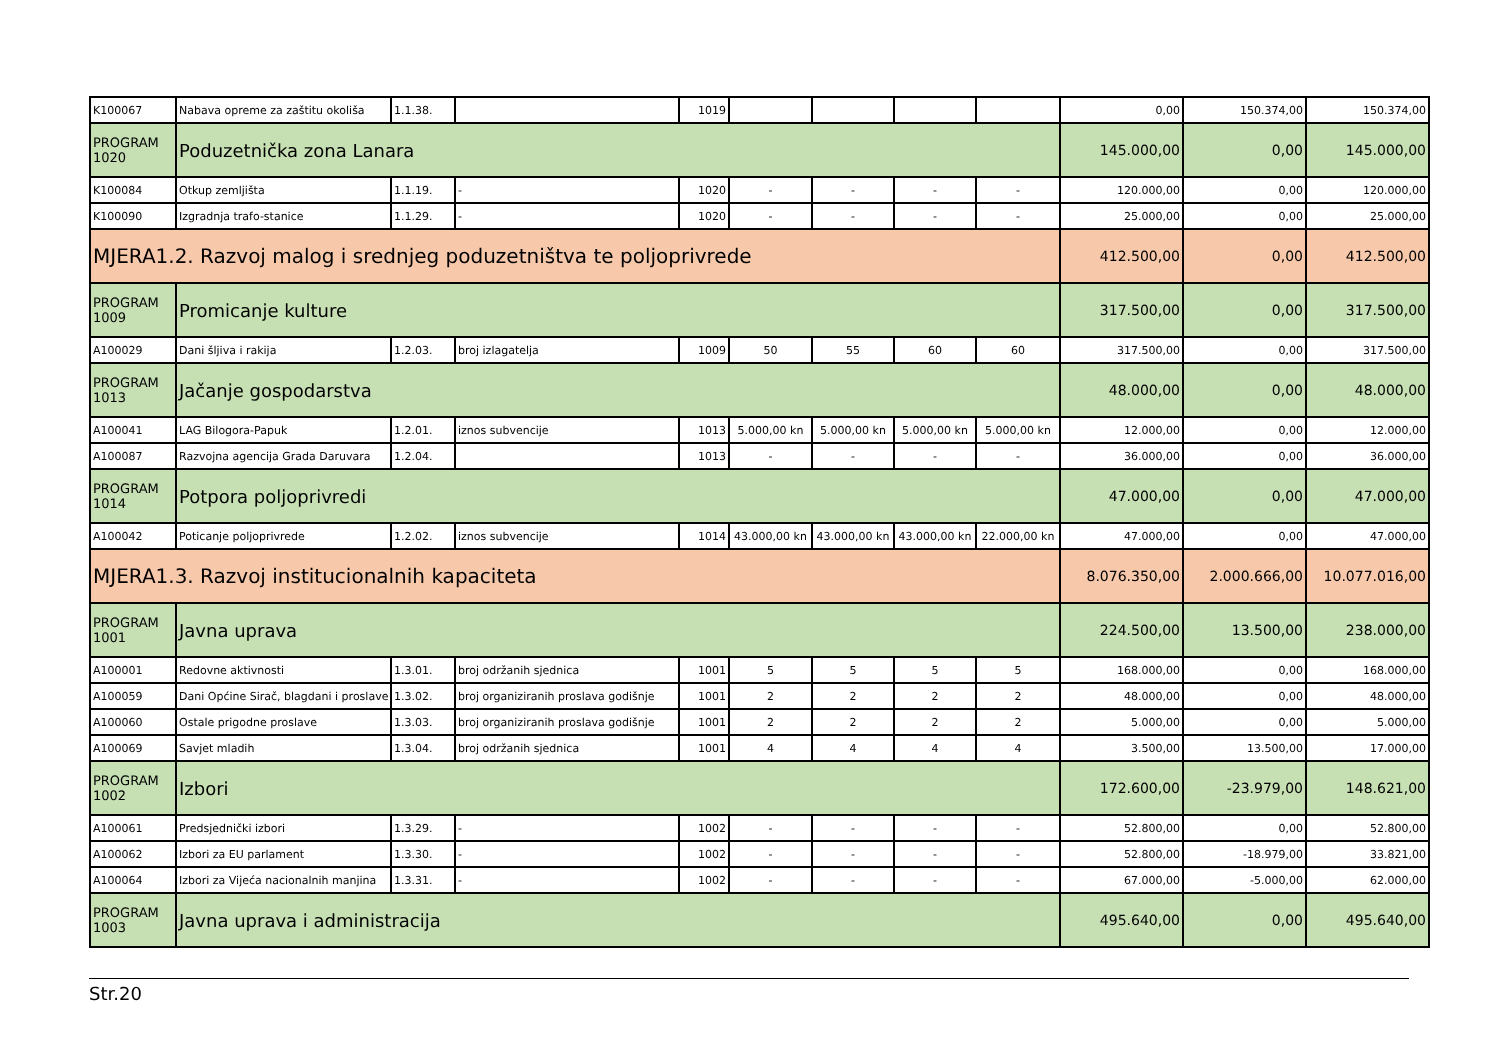| K100067 | Nabava opreme za zaštitu okoliša | 1.1.38. | | 1019 | | | | | 0,00 | 150.374,00 | 150.374,00 |
| PROGRAM 1020 | Poduzetnička zona Lanara | | | | | | | | 145.000,00 | 0,00 | 145.000,00 |
| K100084 | Otkup zemljišta | 1.1.19. | - | 1020 | - | - | - | - | 120.000,00 | 0,00 | 120.000,00 |
| K100090 | Izgradnja trafo-stanice | 1.1.29. | - | 1020 | - | - | - | - | 25.000,00 | 0,00 | 25.000,00 |
| MJERA1.2. Razvoj malog i srednjeg poduzetništva te poljoprivrede | | | | | | | | | 412.500,00 | 0,00 | 412.500,00 |
| PROGRAM 1009 | Promicanje kulture | | | | | | | | 317.500,00 | 0,00 | 317.500,00 |
| A100029 | Dani šljiva i rakija | 1.2.03. | broj izlagatelja | 1009 | 50 | 55 | 60 | 60 | 317.500,00 | 0,00 | 317.500,00 |
| PROGRAM 1013 | Jačanje gospodarstva | | | | | | | | 48.000,00 | 0,00 | 48.000,00 |
| A100041 | LAG Bilogora-Papuk | 1.2.01. | iznos subvencije | 1013 | 5.000,00 kn | 5.000,00 kn | 5.000,00 kn | 5.000,00 kn | 12.000,00 | 0,00 | 12.000,00 |
| A100087 | Razvojna agencija Grada Daruvara | 1.2.04. | | 1013 | - | - | - | - | 36.000,00 | 0,00 | 36.000,00 |
| PROGRAM 1014 | Potpora poljoprivredi | | | | | | | | 47.000,00 | 0,00 | 47.000,00 |
| A100042 | Poticanje poljoprivrede | 1.2.02. | iznos subvencije | 1014 | 43.000,00 kn | 43.000,00 kn | 43.000,00 kn | 22.000,00 kn | 47.000,00 | 0,00 | 47.000,00 |
| MJERA1.3. Razvoj institucionalnih kapaciteta | | | | | | | | | 8.076.350,00 | 2.000.666,00 | 10.077.016,00 |
| PROGRAM 1001 | Javna uprava | | | | | | | | 224.500,00 | 13.500,00 | 238.000,00 |
| A100001 | Redovne aktivnosti | 1.3.01. | broj održanih sjednica | 1001 | 5 | 5 | 5 | 5 | 168.000,00 | 0,00 | 168.000,00 |
| A100059 | Dani Općine Sirač, blagdani i proslave | 1.3.02. | broj organiziranih proslava godišnje | 1001 | 2 | 2 | 2 | 2 | 48.000,00 | 0,00 | 48.000,00 |
| A100060 | Ostale prigodne proslave | 1.3.03. | broj organiziranih proslava godišnje | 1001 | 2 | 2 | 2 | 2 | 5.000,00 | 0,00 | 5.000,00 |
| A100069 | Savjet mladih | 1.3.04. | broj održanih sjednica | 1001 | 4 | 4 | 4 | 4 | 3.500,00 | 13.500,00 | 17.000,00 |
| PROGRAM 1002 | Izbori | | | | | | | | 172.600,00 | -23.979,00 | 148.621,00 |
| A100061 | Predsjednički izbori | 1.3.29. | - | 1002 | - | - | - | - | 52.800,00 | 0,00 | 52.800,00 |
| A100062 | Izbori za EU parlament | 1.3.30. | - | 1002 | - | - | - | - | 52.800,00 | -18.979,00 | 33.821,00 |
| A100064 | Izbori za Vijeća nacionalnih manjina | 1.3.31. | - | 1002 | - | - | - | - | 67.000,00 | -5.000,00 | 62.000,00 |
| PROGRAM 1003 | Javna uprava i administracija | | | | | | | | 495.640,00 | 0,00 | 495.640,00 |
Str.20